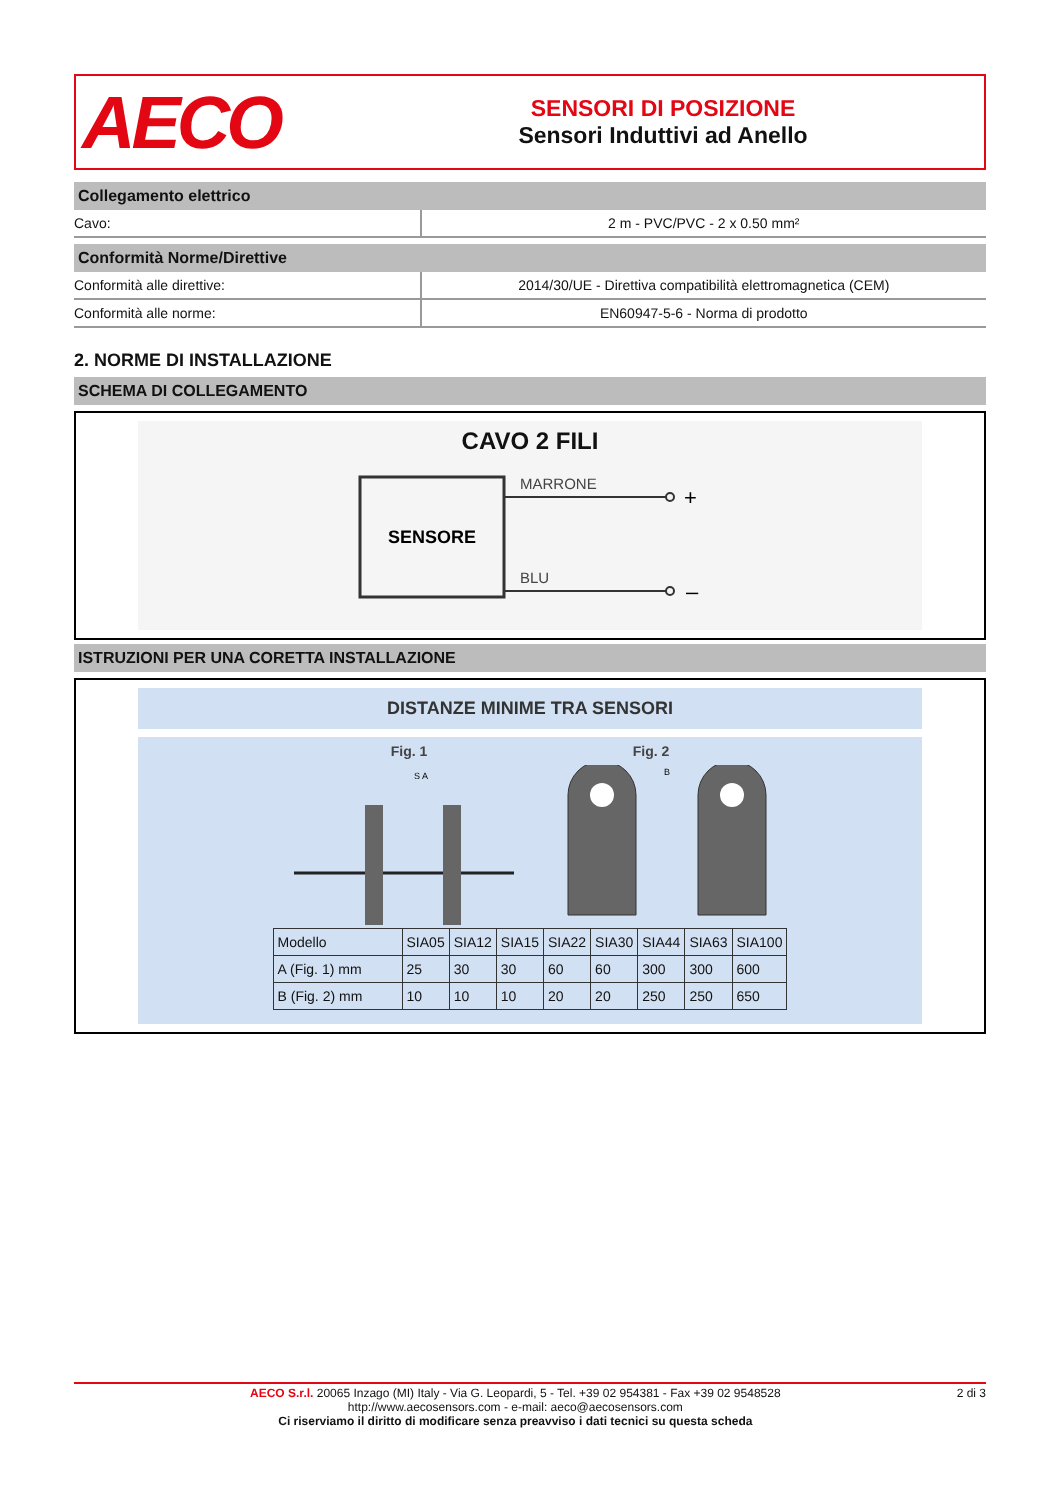AECO
SENSORI DI POSIZIONE
Sensori Induttivi ad Anello
Collegamento elettrico
| Cavo: | 2 m - PVC/PVC - 2 x 0.50 mm² |
Conformità Norme/Direttive
| Conformità alle direttive: | 2014/30/UE - Direttiva compatibilità elettromagnetica (CEM) |
| Conformità alle norme: | EN60947-5-6 - Norma di prodotto |
2. NORME DI INSTALLAZIONE
SCHEMA DI COLLEGAMENTO
CAVO 2 FILI
SENSORE
MARRONE
+
BLU
–
ISTRUZIONI PER UNA CORETTA INSTALLAZIONE
DISTANZE MINIME TRA SENSORI
Fig. 1 Fig. 2
S A
B
| Modello | SIA05 | SIA12 | SIA15 | SIA22 | SIA30 | SIA44 | SIA63 | SIA100 |
| --- | --- | --- | --- | --- | --- | --- | --- | --- |
| A (Fig. 1) mm | 25 | 30 | 30 | 60 | 60 | 300 | 300 | 600 |
| B (Fig. 2) mm | 10 | 10 | 10 | 20 | 20 | 250 | 250 | 650 |
AECO S.r.l. 20065 Inzago (MI) Italy - Via G. Leopardi, 5 - Tel. +39 02 954381 - Fax +39 02 9548528
http://www.aecosensors.com - e-mail: aeco@aecosensors.com
Ci riserviamo il diritto di modificare senza preavviso i dati tecnici su questa scheda
2 di 3